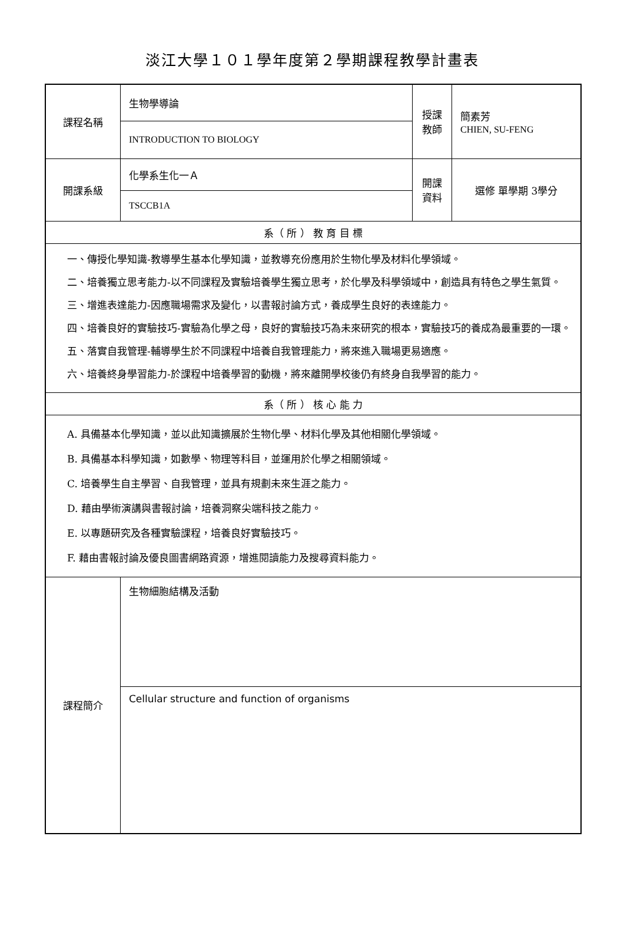淡江大學１０１學年度第２學期課程教學計畫表
| 課程名稱 | 生物學導論 | 授課 教師 | 簡素芳 CHIEN, SU-FENG |
| | INTRODUCTION TO BIOLOGY | | |
| 開課系級 | 化學系生化一Ａ | 開課 資料 | 選修 單學期 3學分 |
| | TSCCB1A | | |
| 系（ 所 ） 教 育 目 標 | | | |
| 一、傳授化學知識-教導學生基本化學知識，並教導充份應用於生物化學及材料化學領域。 二、培養獨立思考能力-以不同課程及實驗培養學生獨立思考，於化學及科學領域中，創造具有特色之學生氣質。 三、增進表達能力-因應職場需求及變化，以書報討論方式，養成學生良好的表達能力。 四、培養良好的實驗技巧-實驗為化學之母，良好的實驗技巧為未來研究的根本，實驗技巧的養成為最重要的一環。 五、落實自我管理-輔導學生於不同課程中培養自我管理能力，將來進入職場更易適應。 六、培養終身學習能力-於課程中培養學習的動機，將來離開學校後仍有終身自我學習的能力。 | | | |
| 系（ 所 ） 核 心 能 力 | | | |
| A. 具備基本化學知識，並以此知識擴展於生物化學、材料化學及其他相關化學領域。 B. 具備基本科學知識，如數學、物理等科目，並運用於化學之相關領域。 C. 培養學生自主學習、自我管理，並具有規劃未來生涯之能力。 D. 藉由學術演講與書報討論，培養洞察尖端科技之能力。 E. 以專題研究及各種實驗課程，培養良好實驗技巧。 F. 藉由書報討論及優良圖書網路資源，增進閱讀能力及搜尋資料能力。 | | | |
| 課程簡介 | 生物細胞結構及活動 | | |
| | Cellular structure and function of organisms | | |